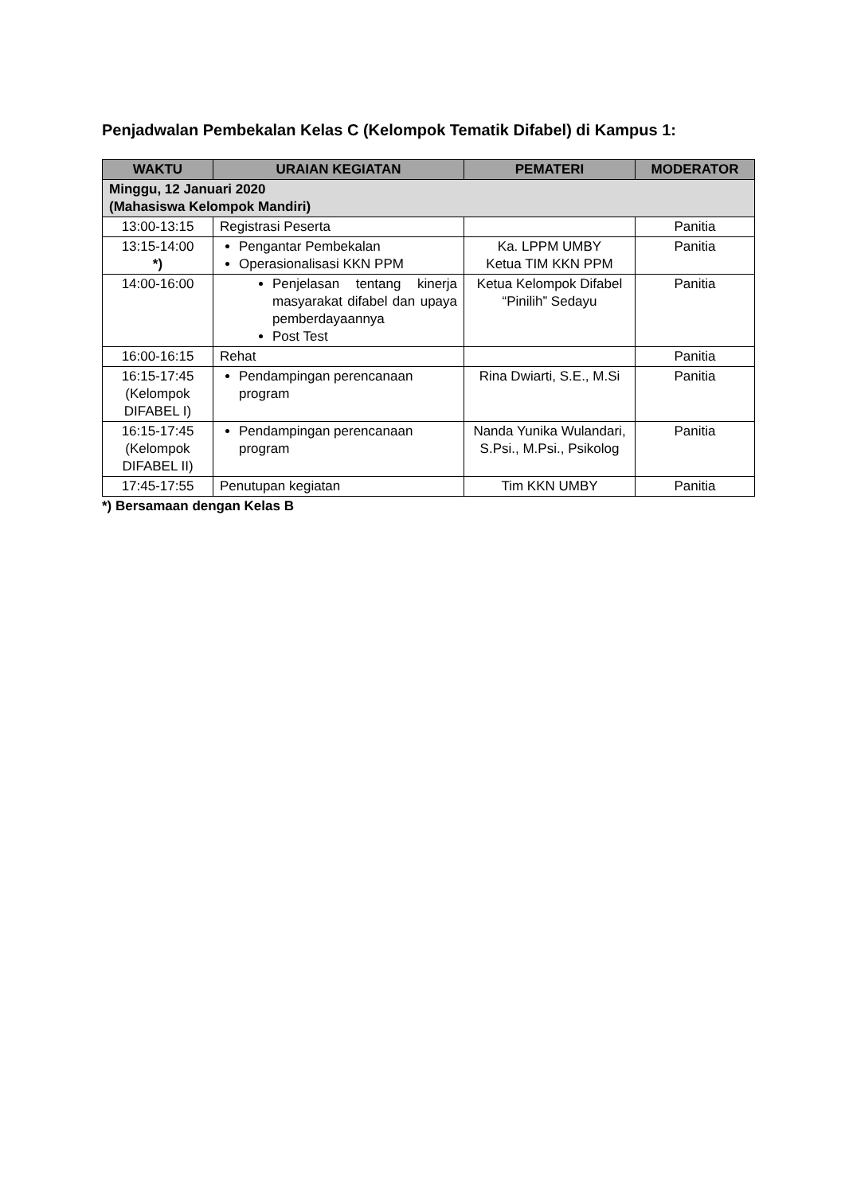Penjadwalan Pembekalan Kelas C (Kelompok Tematik Difabel) di Kampus 1:
| WAKTU | URAIAN KEGIATAN | PEMATERI | MODERATOR |
| --- | --- | --- | --- |
| Minggu, 12 Januari 2020 (Mahasiswa Kelompok Mandiri) | | | |
| 13:00-13:15 | Registrasi Peserta | | Panitia |
| 13:15-14:00 *) | Pengantar Pembekalan Operasionalisasi KKN PPM | Ka. LPPM UMBY Ketua TIM KKN PPM | Panitia |
| 14:00-16:00 | Penjelasan tentang kinerja masyarakat difabel dan upaya pemberdayaannya Post Test | Ketua Kelompok Difabel “Pinilih” Sedayu | Panitia |
| 16:00-16:15 | Rehat | | Panitia |
| 16:15-17:45 (Kelompok DIFABEL I) | Pendampingan perencanaan program | Rina Dwiarti, S.E., M.Si | Panitia |
| 16:15-17:45 (Kelompok DIFABEL II) | Pendampingan perencanaan program | Nanda Yunika Wulandari, S.Psi., M.Psi., Psikolog | Panitia |
| 17:45-17:55 | Penutupan kegiatan | Tim KKN UMBY | Panitia |
*) Bersamaan dengan Kelas B